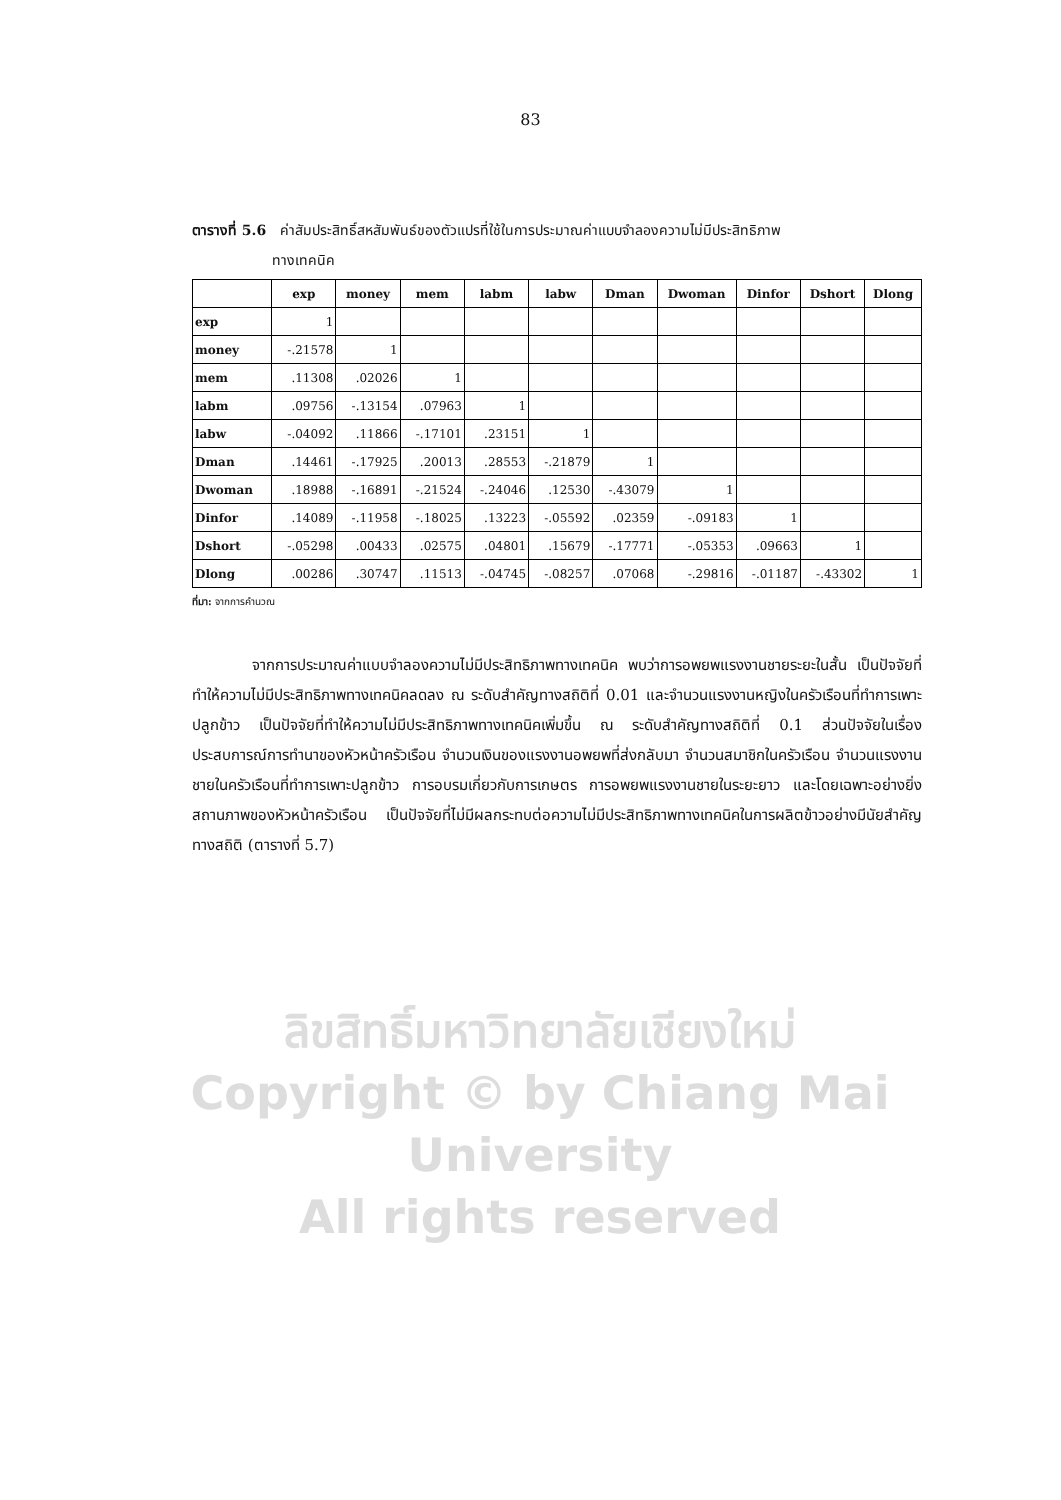83
ตารางที่ 5.6 ค่าสัมประสิทธิ์สหสัมพันธ์ของตัวแปรที่ใช้ในการประมาณค่าแบบจำลองความไม่มีประสิทธิภาพ
ทางเทคนิค
| | exp | money | mem | labm | labw | Dman | Dwoman | Dinfor | Dshort | Dlong |
| --- | --- | --- | --- | --- | --- | --- | --- | --- | --- | --- |
| exp | 1 | | | | | | | | | |
| money | -.21578 | 1 | | | | | | | | |
| mem | .11308 | .02026 | 1 | | | | | | | |
| labm | .09756 | -.13154 | .07963 | 1 | | | | | | |
| labw | -.04092 | .11866 | -.17101 | .23151 | 1 | | | | | |
| Dman | .14461 | -.17925 | .20013 | .28553 | -.21879 | 1 | | | | |
| Dwoman | .18988 | -.16891 | -.21524 | -.24046 | .12530 | -.43079 | 1 | | | |
| Dinfor | .14089 | -.11958 | -.18025 | .13223 | -.05592 | .02359 | -.09183 | 1 | | |
| Dshort | -.05298 | .00433 | .02575 | .04801 | .15679 | -.17771 | -.05353 | .09663 | 1 | |
| Dlong | .00286 | .30747 | .11513 | -.04745 | -.08257 | .07068 | -.29816 | -.01187 | -.43302 | 1 |
ที่มา: จากการคำนวณ
จากการประมาณค่าแบบจำลองความไม่มีประสิทธิภาพทางเทคนิค พบว่าการอพยพแรงงานชายระยะในสั้น เป็นปัจจัยที่ทำให้ความไม่มีประสิทธิภาพทางเทคนิคลดลง ณ ระดับสำคัญทางสถิติที่ 0.01 และจำนวนแรงงานหญิงในครัวเรือนที่ทำการเพาะปลูกข้าว เป็นปัจจัยที่ทำให้ความไม่มีประสิทธิภาพทางเทคนิคเพิ่มขึ้น ณ ระดับสำคัญทางสถิติที่ 0.1 ส่วนปัจจัยในเรื่องประสบการณ์การทำนาของหัวหน้าครัวเรือน จำนวนเงินของแรงงานอพยพที่ส่งกลับมา จำนวนสมาชิกในครัวเรือน จำนวนแรงงานชายในครัวเรือนที่ทำการเพาะปลูกข้าว การอบรมเกี่ยวกับการเกษตร การอพยพแรงงานชายในระยะยาว และโดยเฉพาะอย่างยิ่งสถานภาพของหัวหน้าครัวเรือน เป็นปัจจัยที่ไม่มีผลกระทบต่อความไม่มีประสิทธิภาพทางเทคนิคในการผลิตข้าวอย่างมีนัยสำคัญทางสถิติ (ตารางที่ 5.7)
ลิขสิทธิ์มหาวิทยาลัยเชียงใหม่
Copyright © by Chiang Mai University
All rights reserved